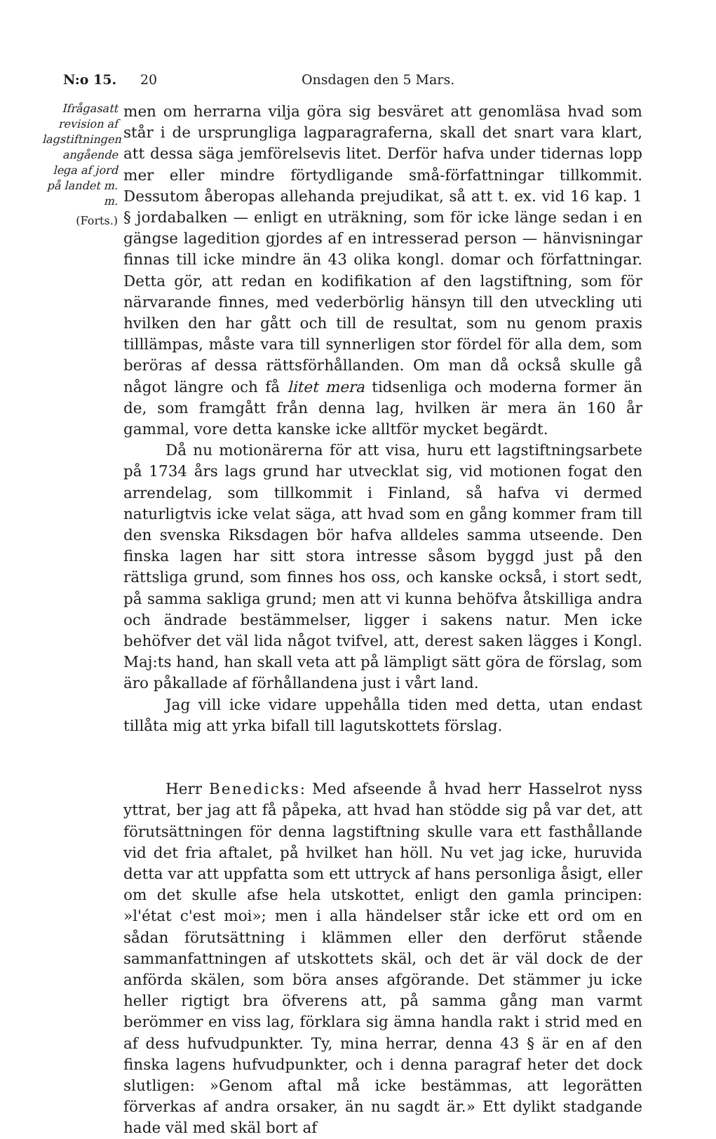N:o 15. 20 Onsdagen den 5 Mars.
Ifrågasatt revision af lagstiftningen angående lega af jord på landet m. m.
(Forts.)
men om herrarna vilja göra sig besväret att genomläsa hvad som står i de ursprungliga lagparagraferna, skall det snart vara klart, att dessa säga jemförelsevis litet. Derför hafva under tidernas lopp mer eller mindre förtydligande små-författningar tillkommit. Dessutom åberopas allehanda prejudikat, så att t. ex. vid 16 kap. 1 § jordabalken — enligt en uträkning, som för icke länge sedan i en gängse lagedition gjordes af en intresserad person — hänvisningar finnas till icke mindre än 43 olika kongl. domar och författningar. Detta gör, att redan en kodifikation af den lagstiftning, som för närvarande finnes, med vederbörlig hänsyn till den utveckling uti hvilken den har gått och till de resultat, som nu genom praxis tilllämpas, måste vara till synnerligen stor fördel för alla dem, som beröras af dessa rättsförhållanden. Om man då också skulle gå något längre och få litet mera tidsenliga och moderna former än de, som framgått från denna lag, hvilken är mera än 160 år gammal, vore detta kanske icke alltför mycket begärdt.
Då nu motionärerna för att visa, huru ett lagstiftningsarbete på 1734 års lags grund har utvecklat sig, vid motionen fogat den arrendelag, som tillkommit i Finland, så hafva vi dermed naturligtvis icke velat säga, att hvad som en gång kommer fram till den svenska Riksdagen bör hafva alldeles samma utseende. Den finska lagen har sitt stora intresse såsom byggd just på den rättsliga grund, som finnes hos oss, och kanske också, i stort sedt, på samma sakliga grund; men att vi kunna behöfva åtskilliga andra och ändrade bestämmelser, ligger i sakens natur. Men icke behöfver det väl lida något tvifvel, att, derest saken lägges i Kongl. Maj:ts hand, han skall veta att på lämpligt sätt göra de förslag, som äro påkallade af förhållandena just i vårt land.
Jag vill icke vidare uppehålla tiden med detta, utan endast tillåta mig att yrka bifall till lagutskottets förslag.
Herr Benedicks: Med afseende å hvad herr Hasselrot nyss yttrat, ber jag att få påpeka, att hvad han stödde sig på var det, att förutsättningen för denna lagstiftning skulle vara ett fasthållande vid det fria aftalet, på hvilket han höll. Nu vet jag icke, huruvida detta var att uppfatta som ett uttryck af hans personliga åsigt, eller om det skulle afse hela utskottet, enligt den gamla principen: »l'état c'est moi»; men i alla händelser står icke ett ord om en sådan förutsättning i klämmen eller den derförut stående sammanfattningen af utskottets skäl, och det är väl dock de der anförda skälen, som böra anses afgörande. Det stämmer ju icke heller rigtigt bra öfverens att, på samma gång man varmt berömmer en viss lag, förklara sig ämna handla rakt i strid med en af dess hufvudpunkter. Ty, mina herrar, denna 43 § är en af den finska lagens hufvudpunkter, och i denna paragraf heter det dock slutligen: »Genom aftal må icke bestämmas, att legorätten förverkas af andra orsaker, än nu sagdt är.» Ett dylikt stadgande hade väl med skäl bort af